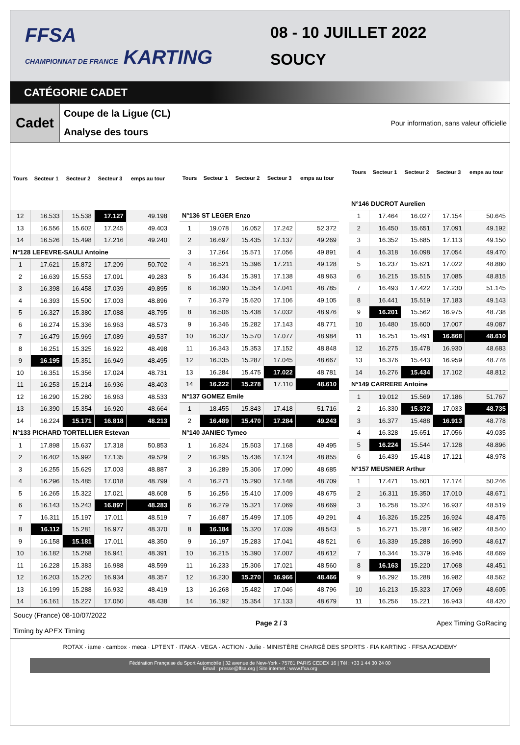FFSA
CHAMPIONNAT DE FRANCE KARTING
08 - 10 JUILLET 2022
SOUCY
CATÉGORIE CADET
Cadet
Coupe de la Ligue (CL)
Analyse des tours
Pour information, sans valeur officielle
| Tours | Secteur 1 | Secteur 2 | Secteur 3 | emps au tour |
| --- | --- | --- | --- | --- |
| 12 | 16.533 | 15.538 | 17.127 | 49.198 |
| 13 | 16.556 | 15.602 | 17.245 | 49.403 |
| 14 | 16.526 | 15.498 | 17.216 | 49.240 |
| N°128 LEFEVRE-SAULI Antoine | | | | |
| 1 | 17.621 | 15.872 | 17.209 | 50.702 |
| 2 | 16.639 | 15.553 | 17.091 | 49.283 |
| 3 | 16.398 | 16.458 | 17.039 | 49.895 |
| 4 | 16.393 | 15.500 | 17.003 | 48.896 |
| 5 | 16.327 | 15.380 | 17.088 | 48.795 |
| 6 | 16.274 | 15.336 | 16.963 | 48.573 |
| 7 | 16.479 | 15.969 | 17.089 | 49.537 |
| 8 | 16.251 | 15.325 | 16.922 | 48.498 |
| 9 | 16.195 | 15.351 | 16.949 | 48.495 |
| 10 | 16.351 | 15.356 | 17.024 | 48.731 |
| 11 | 16.253 | 15.214 | 16.936 | 48.403 |
| 12 | 16.290 | 15.280 | 16.963 | 48.533 |
| 13 | 16.390 | 15.354 | 16.920 | 48.664 |
| 14 | 16.224 | 15.171 | 16.818 | 48.213 |
| N°133 PICHARD TORTELLIER Estevan | | | | |
| 1 | 17.898 | 15.637 | 17.318 | 50.853 |
| 2 | 16.402 | 15.992 | 17.135 | 49.529 |
| 3 | 16.255 | 15.629 | 17.003 | 48.887 |
| 4 | 16.296 | 15.485 | 17.018 | 48.799 |
| 5 | 16.265 | 15.322 | 17.021 | 48.608 |
| 6 | 16.143 | 15.243 | 16.897 | 48.283 |
| 7 | 16.311 | 15.197 | 17.011 | 48.519 |
| 8 | 16.112 | 15.281 | 16.977 | 48.370 |
| 9 | 16.158 | 15.181 | 17.011 | 48.350 |
| 10 | 16.182 | 15.268 | 16.941 | 48.391 |
| 11 | 16.228 | 15.383 | 16.988 | 48.599 |
| 12 | 16.203 | 15.220 | 16.934 | 48.357 |
| 13 | 16.199 | 15.288 | 16.932 | 48.419 |
| 14 | 16.161 | 15.227 | 17.050 | 48.438 |
| Tours | Secteur 1 | Secteur 2 | Secteur 3 | emps au tour |
| --- | --- | --- | --- | --- |
| N°136 ST LEGER Enzo | | | | |
| 1 | 19.078 | 16.052 | 17.242 | 52.372 |
| 2 | 16.697 | 15.435 | 17.137 | 49.269 |
| 3 | 17.264 | 15.571 | 17.056 | 49.891 |
| 4 | 16.521 | 15.396 | 17.211 | 49.128 |
| 5 | 16.434 | 15.391 | 17.138 | 48.963 |
| 6 | 16.390 | 15.354 | 17.041 | 48.785 |
| 7 | 16.379 | 15.620 | 17.106 | 49.105 |
| 8 | 16.506 | 15.438 | 17.032 | 48.976 |
| 9 | 16.346 | 15.282 | 17.143 | 48.771 |
| 10 | 16.337 | 15.570 | 17.077 | 48.984 |
| 11 | 16.343 | 15.353 | 17.152 | 48.848 |
| 12 | 16.335 | 15.287 | 17.045 | 48.667 |
| 13 | 16.284 | 15.475 | 17.022 | 48.781 |
| 14 | 16.222 | 15.278 | 17.110 | 48.610 |
| N°137 GOMEZ Emile | | | | |
| 1 | 18.455 | 15.843 | 17.418 | 51.716 |
| 2 | 16.489 | 15.470 | 17.284 | 49.243 |
| N°140 JANIEC Tymeo | | | | |
| 1 | 16.824 | 15.503 | 17.168 | 49.495 |
| 2 | 16.295 | 15.436 | 17.124 | 48.855 |
| 3 | 16.289 | 15.306 | 17.090 | 48.685 |
| 4 | 16.271 | 15.290 | 17.148 | 48.709 |
| 5 | 16.256 | 15.410 | 17.009 | 48.675 |
| 6 | 16.279 | 15.321 | 17.069 | 48.669 |
| 7 | 16.687 | 15.499 | 17.105 | 49.291 |
| 8 | 16.184 | 15.320 | 17.039 | 48.543 |
| 9 | 16.197 | 15.283 | 17.041 | 48.521 |
| 10 | 16.215 | 15.390 | 17.007 | 48.612 |
| 11 | 16.233 | 15.306 | 17.021 | 48.560 |
| 12 | 16.230 | 15.270 | 16.966 | 48.466 |
| 13 | 16.268 | 15.482 | 17.046 | 48.796 |
| 14 | 16.192 | 15.354 | 17.133 | 48.679 |
| Tours | Secteur 1 | Secteur 2 | Secteur 3 | emps au tour |
| --- | --- | --- | --- | --- |
| N°146 DUCROT Aurelien | | | | |
| 1 | 17.464 | 16.027 | 17.154 | 50.645 |
| 2 | 16.450 | 15.651 | 17.091 | 49.192 |
| 3 | 16.352 | 15.685 | 17.113 | 49.150 |
| 4 | 16.318 | 16.098 | 17.054 | 49.470 |
| 5 | 16.237 | 15.621 | 17.022 | 48.880 |
| 6 | 16.215 | 15.515 | 17.085 | 48.815 |
| 7 | 16.493 | 17.422 | 17.230 | 51.145 |
| 8 | 16.441 | 15.519 | 17.183 | 49.143 |
| 9 | 16.201 | 15.562 | 16.975 | 48.738 |
| 10 | 16.480 | 15.600 | 17.007 | 49.087 |
| 11 | 16.251 | 15.491 | 16.868 | 48.610 |
| 12 | 16.275 | 15.478 | 16.930 | 48.683 |
| 13 | 16.376 | 15.443 | 16.959 | 48.778 |
| 14 | 16.276 | 15.434 | 17.102 | 48.812 |
| N°149 CARRERE Antoine | | | | |
| 1 | 19.012 | 15.569 | 17.186 | 51.767 |
| 2 | 16.330 | 15.372 | 17.033 | 48.735 |
| 3 | 16.377 | 15.488 | 16.913 | 48.778 |
| 4 | 16.328 | 15.651 | 17.056 | 49.035 |
| 5 | 16.224 | 15.544 | 17.128 | 48.896 |
| 6 | 16.439 | 15.418 | 17.121 | 48.978 |
| N°157 MEUSNIER Arthur | | | | |
| 1 | 17.471 | 15.601 | 17.174 | 50.246 |
| 2 | 16.311 | 15.350 | 17.010 | 48.671 |
| 3 | 16.258 | 15.324 | 16.937 | 48.519 |
| 4 | 16.326 | 15.225 | 16.924 | 48.475 |
| 5 | 16.271 | 15.287 | 16.982 | 48.540 |
| 6 | 16.339 | 15.288 | 16.990 | 48.617 |
| 7 | 16.344 | 15.379 | 16.946 | 48.669 |
| 8 | 16.163 | 15.220 | 17.068 | 48.451 |
| 9 | 16.292 | 15.288 | 16.982 | 48.562 |
| 10 | 16.213 | 15.323 | 17.069 | 48.605 |
| 11 | 16.256 | 15.221 | 16.943 | 48.420 |
Soucy (France) 08-10/07/2022
Timing by APEX Timing
Page 2 / 3 Apex Timing GoRacing
ROTAX · iame · cambox · meca · LPTENT · ITAKA · VEGA · ACTION · Julie · MINISTÈRE CHARGÉ DES SPORTS · FIA KARTING · FFSA ACADEMY
Fédération Française du Sport Automobile | 32 avenue de New-York - 75781 PARIS CEDEX 16 | Tél : +33 1 44 30 24 00
Email : presse@ffsa.org | Site internet : www.ffsa.org